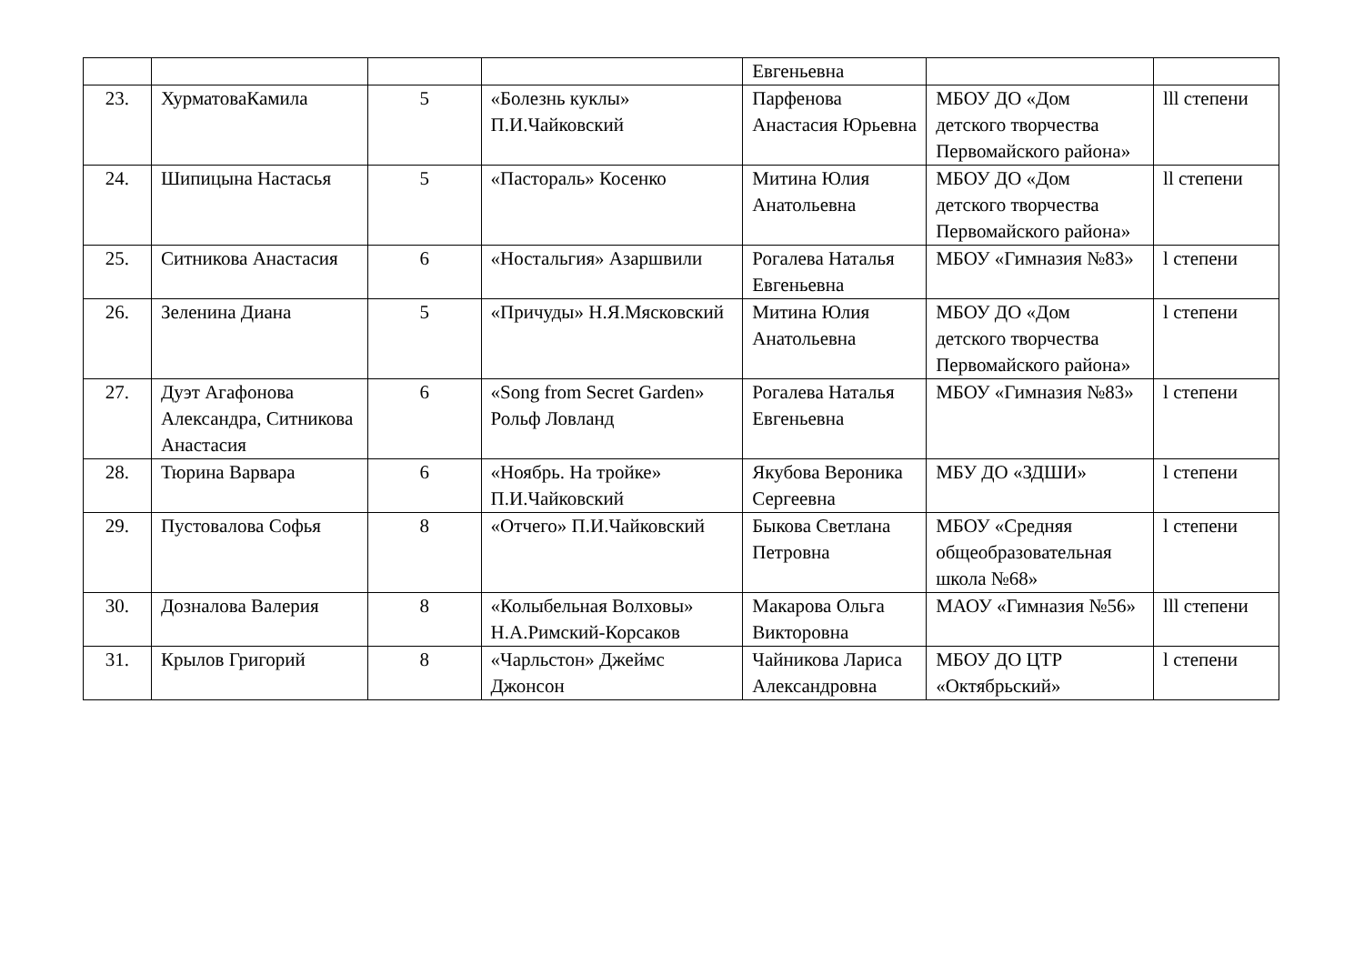| | | | | Евгеньевна | | |
| 23. | ХурматоваКамила | 5 | «Болезнь куклы» П.И.Чайковский | Парфенова Анастасия Юрьевна | МБОУ ДО «Дом детского творчества Первомайского района» | lll степени |
| 24. | Шипицына Настасья | 5 | «Пастораль» Косенко | Митина Юлия Анатольевна | МБОУ ДО «Дом детского творчества Первомайского района» | ll степени |
| 25. | Ситникова Анастасия | 6 | «Ностальгия» Азаршвили | Рогалева Наталья Евгеньевна | МБОУ «Гимназия №83» | l степени |
| 26. | Зеленина Диана | 5 | «Причуды» Н.Я.Мясковский | Митина Юлия Анатольевна | МБОУ ДО «Дом детского творчества Первомайского района» | l степени |
| 27. | Дуэт Агафонова Александра, Ситникова Анастасия | 6 | «Song from Secret Garden» Рольф Ловланд | Рогалева Наталья Евгеньевна | МБОУ «Гимназия №83» | l степени |
| 28. | Тюрина Варвара | 6 | «Ноябрь. На тройке» П.И.Чайковский | Якубова Вероника Сергеевна | МБУ ДО «ЗДШИ» | l степени |
| 29. | Пустовалова Софья | 8 | «Отчего» П.И.Чайковский | Быкова Светлана Петровна | МБОУ «Средняя общеобразовательная школа №68» | l степени |
| 30. | Дозналова Валерия | 8 | «Колыбельная Волховы» Н.А.Римский-Корсаков | Макарова Ольга Викторовна | МАОУ «Гимназия №56» | lll степени |
| 31. | Крылов Григорий | 8 | «Чарльстон» Джеймс Джонсон | Чайникова Лариса Александровна | МБОУ ДО ЦТР «Октябрьский» | l степени |